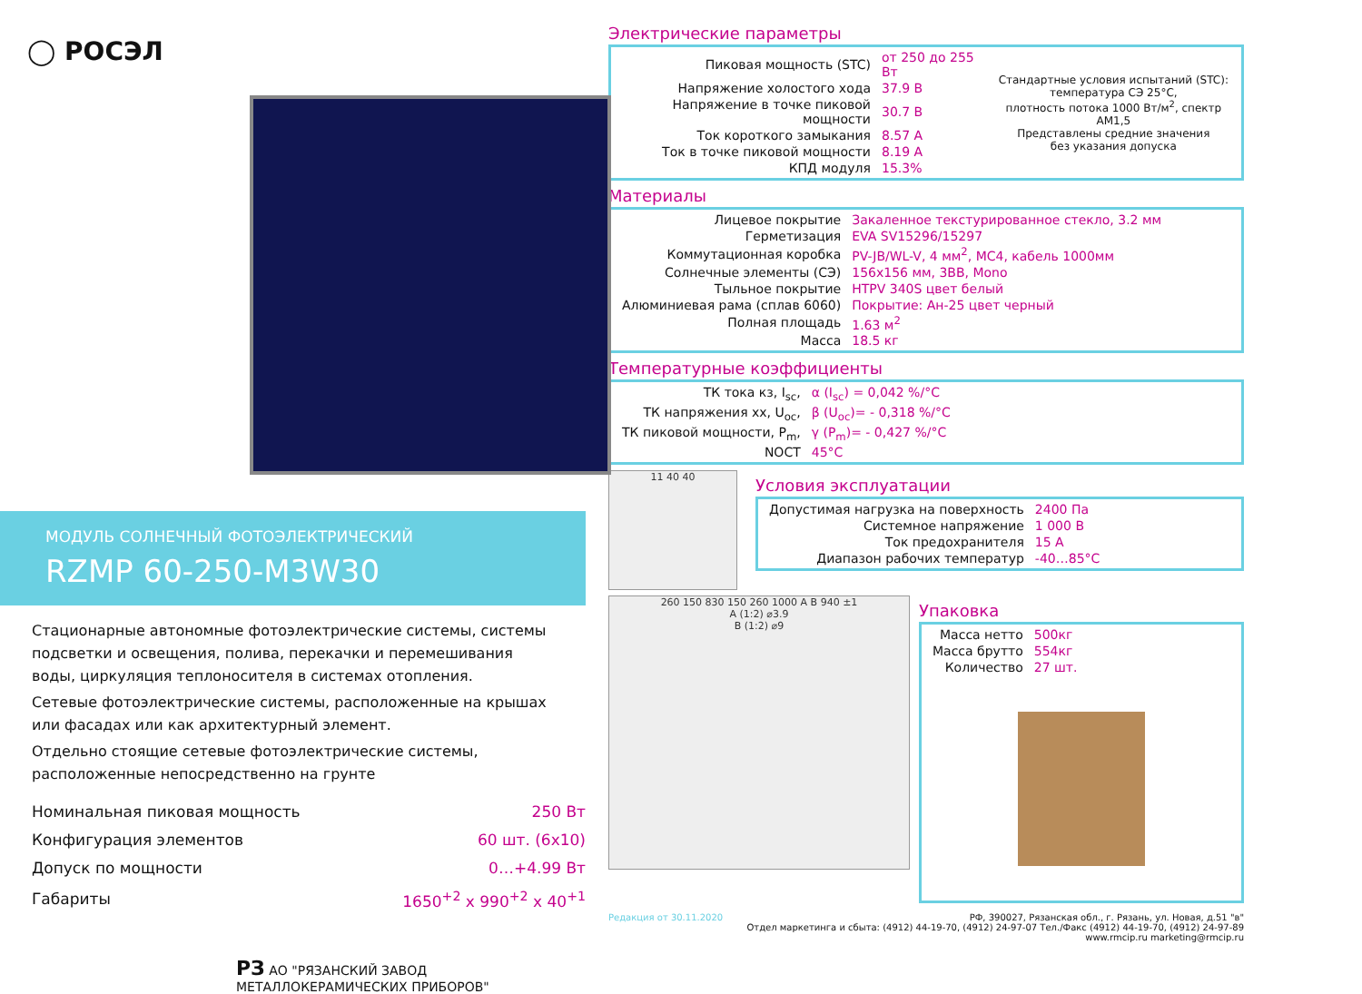◯ РОСЭЛ
МОДУЛЬ СОЛНЕЧНЫЙ ФОТОЭЛЕКТРИЧЕСКИЙ
RZMP 60-250-M3W30
Стационарные автономные фотоэлектрические системы, системы подсветки и освещения, полива, перекачки и перемешивания воды, циркуляция теплоносителя в системах отопления.
Сетевые фотоэлектрические системы, расположенные на крышах или фасадах или как архитектурный элемент.
Отдельно стоящие сетевые фотоэлектрические системы, расположенные непосредственно на грунте
| Номинальная пиковая мощность | 250 Вт |
| Конфигурация элементов | 60 шт. (6х10) |
| Допуск по мощности | 0…+4.99 Вт |
| Габариты | 1650<sup>+2</sup> х 990<sup>+2</sup> х 40<sup>+1</sup> |
РЗ АО "РЯЗАНСКИЙ ЗАВОД МЕТАЛЛОКЕРАМИЧЕСКИХ ПРИБОРОВ"
Электрические параметры
| Пиковая мощность (STC) | от 250 до 255 Вт | Стандартные условия испытаний (STC): температура СЭ 25°С, плотность потока 1000 Вт/м<sup>2</sup>, спектр АМ1,5 Представлены средние значения без указания допуска |
| Напряжение холостого хода | 37.9 В | |
| Напряжение в точке пиковой мощности | 30.7 В | |
| Ток короткого замыкания | 8.57 А | |
| Ток в точке пиковой мощности | 8.19 А | |
| КПД модуля | 15.3% | |
Материалы
| Лицевое покрытие | Закаленное текстурированное стекло, 3.2 мм |
| Герметизация | EVA SV15296/15297 |
| Коммутационная коробка | PV-JB/WL-V, 4 мм<sup>2</sup>, МС4, кабель 1000мм |
| Солнечные элементы (СЭ) | 156х156 мм, 3ВВ, Mono |
| Тыльное покрытие | HTPV 340S цвет белый |
| Алюминиевая рама (сплав 6060) | Покрытие: Ан-25 цвет черный |
| Полная площадь | 1.63 м<sup>2</sup> |
| Масса | 18.5 кг |
Температурные коэффициенты
| ТК тока кз, I<sub>sc</sub>, | α (I<sub>sc</sub>) = 0,042 %/°С |
| ТК напряжения хх, U<sub>oc</sub>, | β (U<sub>oc</sub>)= - 0,318 %/°С |
| ТК пиковой мощности, P<sub>m</sub>, | γ (P<sub>m</sub>)= - 0,427 %/°С |
| NOCT | 45°С |
11 40 40
Условия эксплуатации
| Допустимая нагрузка на поверхность | 2400 Па |
| Системное напряжение | 1 000 В |
| Ток предохранителя | 15 А |
| Диапазон рабочих температур | -40…85°С |
260 150 830 150 260 1000 A B 940 ±1
A (1:2) ⌀3.9
B (1:2) ⌀9
Упаковка
| Масса нетто | 500кг |
| Масса брутто | 554кг |
| Количество | 27 шт. |
Редакция от 30.11.2020 РФ, 390027, Рязанская обл., г. Рязань, ул. Новая, д.51 "в"
Отдел маркетинга и сбыта: (4912) 44-19-70, (4912) 24-97-07 Тел./Факс (4912) 44-19-70, (4912) 24-97-89
www.rmcip.ru marketing@rmcip.ru